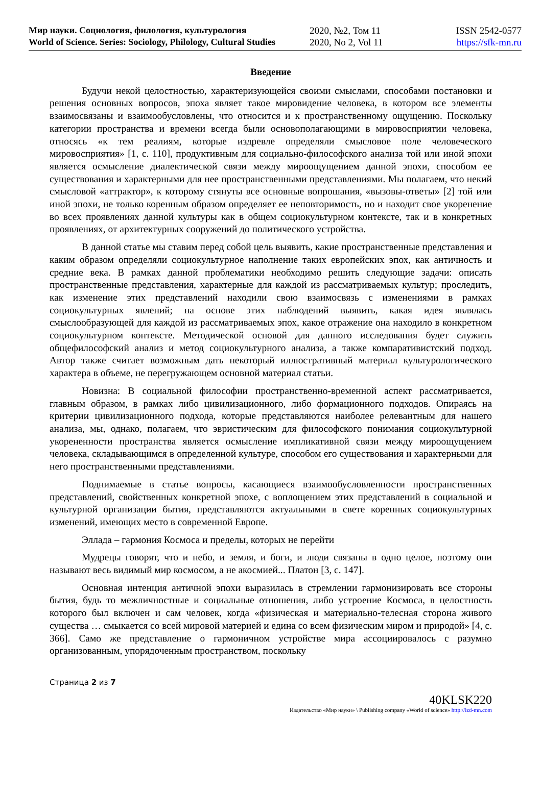Мир науки. Социология, филология, культурология
World of Science. Series: Sociology, Philology, Cultural Studies
2020, №2, Том 11
2020, No 2, Vol 11
ISSN 2542-0577
https://sfk-mn.ru
Введение
Будучи некой целостностью, характеризующейся своими смыслами, способами постановки и решения основных вопросов, эпоха являет такое мировидение человека, в котором все элементы взаимосвязаны и взаимообусловлены, что относится и к пространственному ощущению. Поскольку категории пространства и времени всегда были основополагающими в мировосприятии человека, относясь «к тем реалиям, которые издревле определяли смысловое поле человеческого мировосприятия» [1, с. 110], продуктивным для социально-философского анализа той или иной эпохи является осмысление диалектической связи между мироощущением данной эпохи, способом ее существования и характерными для нее пространственными представлениями. Мы полагаем, что некий смысловой «аттрактор», к которому стянуты все основные вопрошания, «вызовы-ответы» [2] той или иной эпохи, не только коренным образом определяет ее неповторимость, но и находит свое укоренение во всех проявлениях данной культуры как в общем социокультурном контексте, так и в конкретных проявлениях, от архитектурных сооружений до политического устройства.
В данной статье мы ставим перед собой цель выявить, какие пространственные представления и каким образом определяли социокультурное наполнение таких европейских эпох, как античность и средние века. В рамках данной проблематики необходимо решить следующие задачи: описать пространственные представления, характерные для каждой из рассматриваемых культур; проследить, как изменение этих представлений находили свою взаимосвязь с изменениями в рамках социокультурных явлений; на основе этих наблюдений выявить, какая идея являлась смыслообразующей для каждой из рассматриваемых эпох, какое отражение она находило в конкретном социокультурном контексте. Методической основой для данного исследования будет служить общефилософский анализ и метод социокультурного анализа, а также компаративистский подход. Автор также считает возможным дать некоторый иллюстративный материал культурологического характера в объеме, не перегружающем основной материал статьи.
Новизна: В социальной философии пространственно-временной аспект рассматривается, главным образом, в рамках либо цивилизационного, либо формационного подходов. Опираясь на критерии цивилизационного подхода, которые представляются наиболее релевантным для нашего анализа, мы, однако, полагаем, что эвристическим для философского понимания социокультурной укорененности пространства является осмысление импликативной связи между мироощущением человека, складывающимся в определенной культуре, способом его существования и характерными для него пространственными представлениями.
Поднимаемые в статье вопросы, касающиеся взаимообусловленности пространственных представлений, свойственных конкретной эпохе, с воплощением этих представлений в социальной и культурной организации бытия, представляются актуальными в свете коренных социокультурных изменений, имеющих место в современной Европе.
Эллада – гармония Космоса и пределы, которых не перейти
Мудрецы говорят, что и небо, и земля, и боги, и люди связаны в одно целое, поэтому они называют весь видимый мир космосом, а не акосмией... Платон [3, с. 147].
Основная интенция античной эпохи выразилась в стремлении гармонизировать все стороны бытия, будь то межличностные и социальные отношения, либо устроение Космоса, в целостность которого был включен и сам человек, когда «физическая и материально-телесная сторона живого существа … смыкается со всей мировой материей и едина со всем физическим миром и природой» [4, с. 366]. Само же представление о гармоничном устройстве мира ассоциировалось с разумно организованным, упорядоченным пространством, поскольку
Страница 2 из 7
40KLSK220
Издательство «Мир науки» \ Publishing company «World of science» http://izd-mn.com